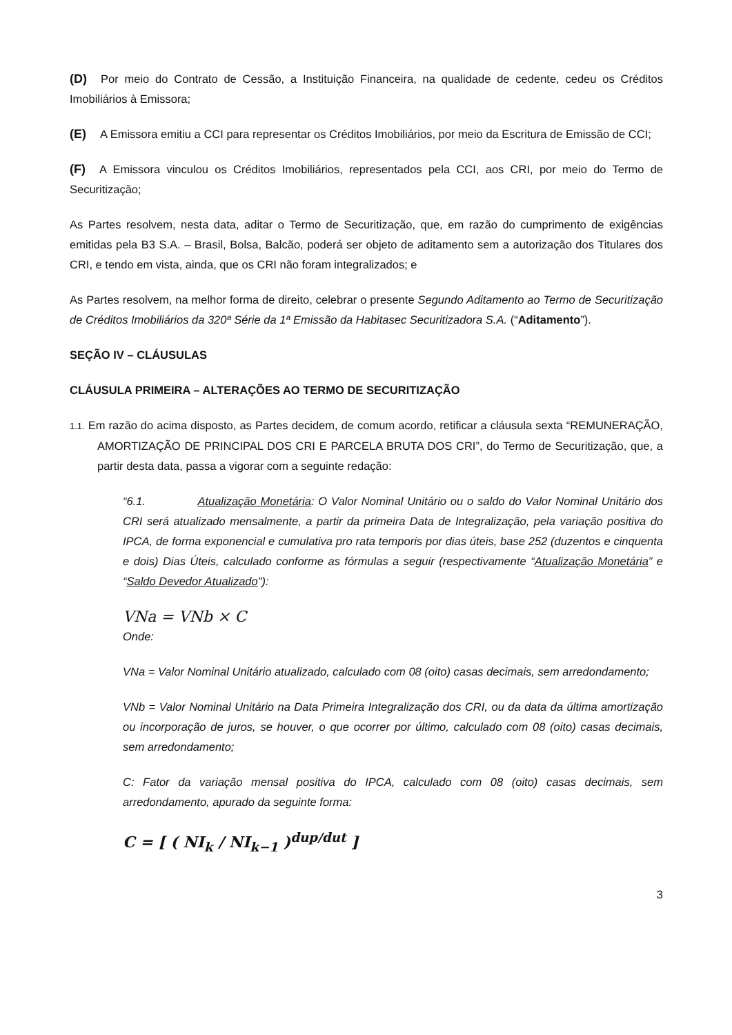(D) Por meio do Contrato de Cessão, a Instituição Financeira, na qualidade de cedente, cedeu os Créditos Imobiliários à Emissora;
(E) A Emissora emitiu a CCI para representar os Créditos Imobiliários, por meio da Escritura de Emissão de CCI;
(F) A Emissora vinculou os Créditos Imobiliários, representados pela CCI, aos CRI, por meio do Termo de Securitização;
As Partes resolvem, nesta data, aditar o Termo de Securitização, que, em razão do cumprimento de exigências emitidas pela B3 S.A. – Brasil, Bolsa, Balcão, poderá ser objeto de aditamento sem a autorização dos Titulares dos CRI, e tendo em vista, ainda, que os CRI não foram integralizados; e
As Partes resolvem, na melhor forma de direito, celebrar o presente Segundo Aditamento ao Termo de Securitização de Créditos Imobiliários da 320ª Série da 1ª Emissão da Habitasec Securitizadora S.A. (“Aditamento”).
SEÇÃO IV – CLÁUSULAS
CLÁUSULA PRIMEIRA – ALTERAÇÕES AO TERMO DE SECURITIZAÇÃO
1.1. Em razão do acima disposto, as Partes decidem, de comum acordo, retificar a cláusula sexta “REMUNERAÇÃO, AMORTIZAÇÃO DE PRINCIPAL DOS CRI E PARCELA BRUTA DOS CRI”, do Termo de Securitização, que, a partir desta data, passa a vigorar com a seguinte redação:
“6.1. Atualização Monetária: O Valor Nominal Unitário ou o saldo do Valor Nominal Unitário dos CRI será atualizado mensalmente, a partir da primeira Data de Integralização, pela variação positiva do IPCA, de forma exponencial e cumulativa pro rata temporis por dias úteis, base 252 (duzentos e cinquenta e dois) Dias Úteis, calculado conforme as fórmulas a seguir (respectivamente “Atualização Monetária” e “Saldo Devedor Atualizado"):
VNa = VNb × C
Onde:
VNa = Valor Nominal Unitário atualizado, calculado com 08 (oito) casas decimais, sem arredondamento;
VNb = Valor Nominal Unitário na Data Primeira Integralização dos CRI, ou da data da última amortização ou incorporação de juros, se houver, o que ocorrer por último, calculado com 08 (oito) casas decimais, sem arredondamento;
C: Fator da variação mensal positiva do IPCA, calculado com 08 (oito) casas decimais, sem arredondamento, apurado da seguinte forma:
C = [ ( NI<sub>k</sub> / NI<sub>k−1</sub> )<sup>dup/dut</sup> ]
3